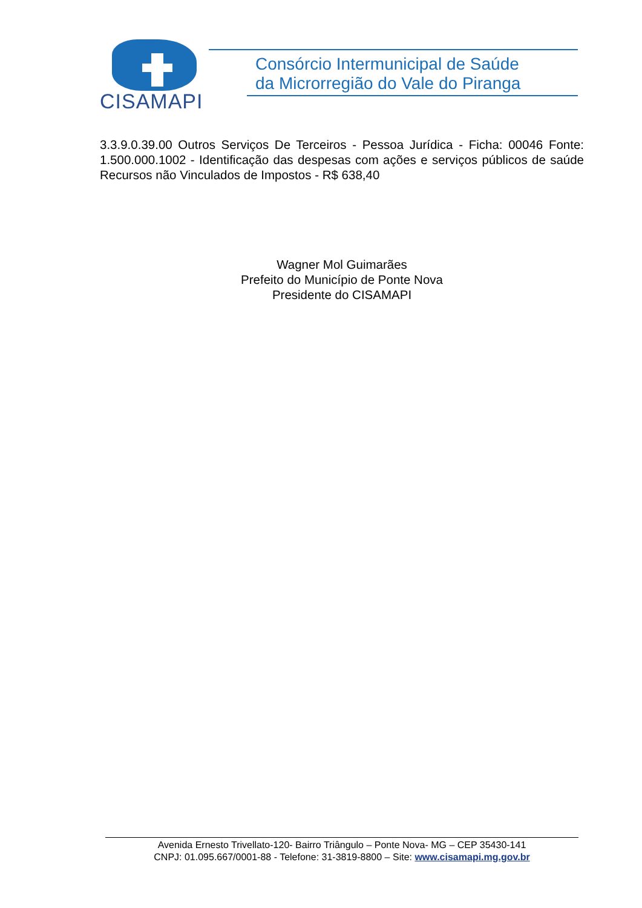CISAMAPI
Consórcio Intermunicipal de Saúde
da Microrregião do Vale do Piranga
3.3.9.0.39.00 Outros Serviços De Terceiros - Pessoa Jurídica - Ficha: 00046 Fonte: 1.500.000.1002 - Identificação das despesas com ações e serviços públicos de saúde Recursos não Vinculados de Impostos - R$ 638,40
Wagner Mol Guimarães
Prefeito do Município de Ponte Nova
Presidente do CISAMAPI
Avenida Ernesto Trivellato-120- Bairro Triângulo – Ponte Nova- MG – CEP 35430-141
CNPJ: 01.095.667/0001-88 - Telefone: 31-3819-8800 – Site: www.cisamapi.mg.gov.br